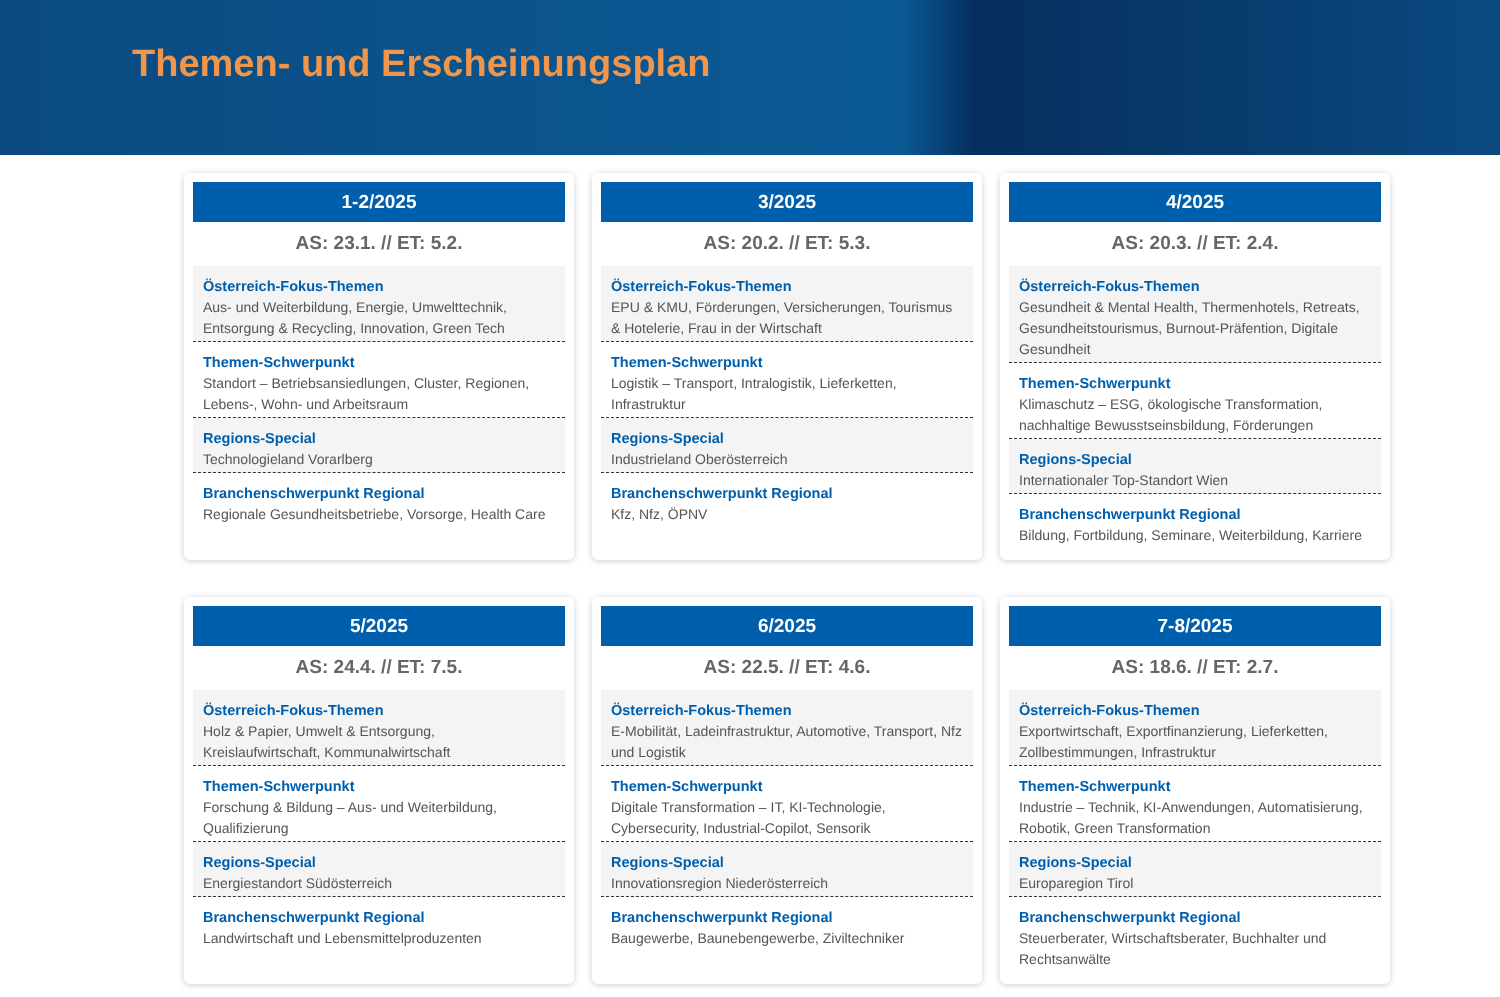Themen- und Erscheinungsplan
1-2/2025
AS: 23.1. // ET: 5.2.
Österreich-Fokus-Themen
Aus- und Weiterbildung, Energie, Umwelttechnik, Entsorgung & Recycling, Innovation, Green Tech
Themen-Schwerpunkt
Standort – Betriebsansiedlungen, Cluster, Regionen, Lebens-, Wohn- und Arbeitsraum
Regions-Special
Technologieland Vorarlberg
Branchenschwerpunkt Regional
Regionale Gesundheitsbetriebe, Vorsorge, Health Care
3/2025
AS: 20.2. // ET: 5.3.
Österreich-Fokus-Themen
EPU & KMU, Förderungen, Versicherungen, Tourismus & Hotelerie, Frau in der Wirtschaft
Themen-Schwerpunkt
Logistik – Transport, Intralogistik, Lieferketten, Infrastruktur
Regions-Special
Industrieland Oberösterreich
Branchenschwerpunkt Regional
Kfz, Nfz, ÖPNV
4/2025
AS: 20.3. // ET: 2.4.
Österreich-Fokus-Themen
Gesundheit & Mental Health, Thermenhotels, Retreats, Gesundheitstourismus, Burnout-Präfention, Digitale Gesundheit
Themen-Schwerpunkt
Klimaschutz – ESG, ökologische Transformation, nachhaltige Bewusstseinsbildung, Förderungen
Regions-Special
Internationaler Top-Standort Wien
Branchenschwerpunkt Regional
Bildung, Fortbildung, Seminare, Weiterbildung, Karriere
5/2025
AS: 24.4. // ET: 7.5.
Österreich-Fokus-Themen
Holz & Papier, Umwelt & Entsorgung, Kreislaufwirtschaft, Kommunalwirtschaft
Themen-Schwerpunkt
Forschung & Bildung – Aus- und Weiterbildung, Qualifizierung
Regions-Special
Energiestandort Südösterreich
Branchenschwerpunkt Regional
Landwirtschaft und Lebensmittelproduzenten
6/2025
AS: 22.5. // ET: 4.6.
Österreich-Fokus-Themen
E-Mobilität, Ladeinfrastruktur, Automotive, Transport, Nfz und Logistik
Themen-Schwerpunkt
Digitale Transformation – IT, KI-Technologie, Cybersecurity, Industrial-Copilot, Sensorik
Regions-Special
Innovationsregion Niederösterreich
Branchenschwerpunkt Regional
Baugewerbe, Baunebengewerbe, Ziviltechniker
7-8/2025
AS: 18.6. // ET: 2.7.
Österreich-Fokus-Themen
Exportwirtschaft, Exportfinanzierung, Lieferketten, Zollbestimmungen, Infrastruktur
Themen-Schwerpunkt
Industrie – Technik, KI-Anwendungen, Automatisierung, Robotik, Green Transformation
Regions-Special
Europaregion Tirol
Branchenschwerpunkt Regional
Steuerberater, Wirtschaftsberater, Buchhalter und Rechtsanwälte